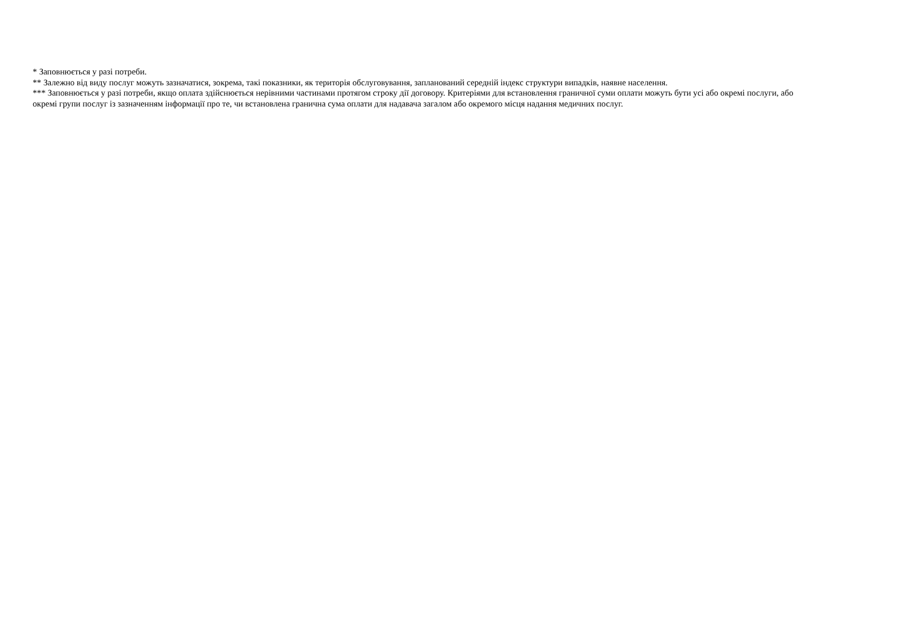* Заповнюється у разі потреби.
** Залежно від виду послуг можуть зазначатися, зокрема, такі показники, як територія обслуговування, запланований середній індекс структури випадків, наявне населення.
*** Заповнюється у разі потреби, якщо оплата здійснюється нерівними частинами протягом строку дії договору. Критеріями для встановлення граничної суми оплати можуть бути усі або окремі послуги, або окремі групи послуг із зазначенням інформації про те, чи встановлена гранична сума оплати для надавача загалом або окремого місця надання медичних послуг.